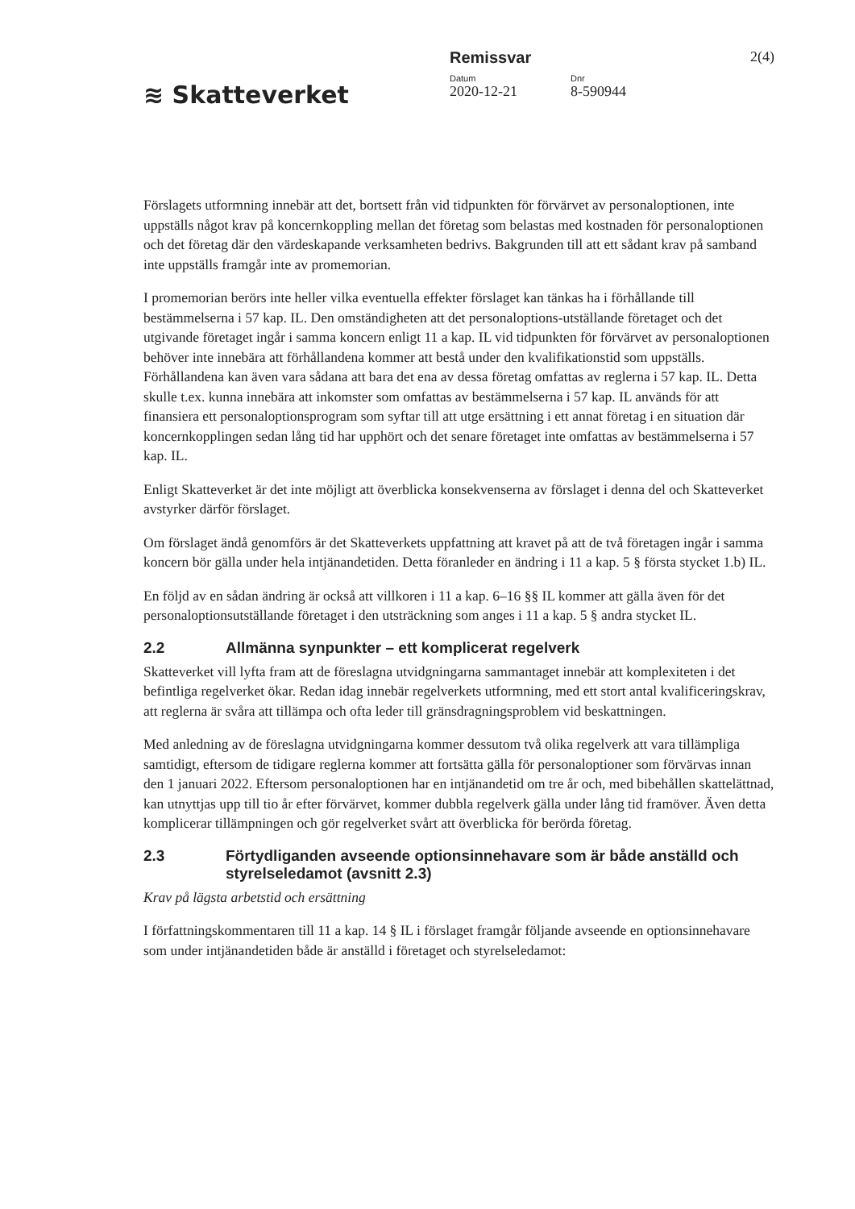≋ Skatteverket
Remissvar
Datum
2020-12-21
Dnr
8-590944
2(4)
Förslagets utformning innebär att det, bortsett från vid tidpunkten för förvärvet av personaloptionen, inte uppställs något krav på koncernkoppling mellan det företag som belastas med kostnaden för personaloptionen och det företag där den värdeskapande verksamheten bedrivs. Bakgrunden till att ett sådant krav på samband inte uppställs framgår inte av promemorian.
I promemorian berörs inte heller vilka eventuella effekter förslaget kan tänkas ha i förhållande till bestämmelserna i 57 kap. IL. Den omständigheten att det personaloptions-utställande företaget och det utgivande företaget ingår i samma koncern enligt 11 a kap. IL vid tidpunkten för förvärvet av personaloptionen behöver inte innebära att förhållandena kommer att bestå under den kvalifikationstid som uppställs. Förhållandena kan även vara sådana att bara det ena av dessa företag omfattas av reglerna i 57 kap. IL. Detta skulle t.ex. kunna innebära att inkomster som omfattas av bestämmelserna i 57 kap. IL används för att finansiera ett personaloptionsprogram som syftar till att utge ersättning i ett annat företag i en situation där koncernkopplingen sedan lång tid har upphört och det senare företaget inte omfattas av bestämmelserna i 57 kap. IL.
Enligt Skatteverket är det inte möjligt att överblicka konsekvenserna av förslaget i denna del och Skatteverket avstyrker därför förslaget.
Om förslaget ändå genomförs är det Skatteverkets uppfattning att kravet på att de två företagen ingår i samma koncern bör gälla under hela intjänandetiden. Detta föranleder en ändring i 11 a kap. 5 § första stycket 1.b) IL.
En följd av en sådan ändring är också att villkoren i 11 a kap. 6–16 §§ IL kommer att gälla även för det personaloptionsutställande företaget i den utsträckning som anges i 11 a kap. 5 § andra stycket IL.
2.2 Allmänna synpunkter – ett komplicerat regelverk
Skatteverket vill lyfta fram att de föreslagna utvidgningarna sammantaget innebär att komplexiteten i det befintliga regelverket ökar. Redan idag innebär regelverkets utformning, med ett stort antal kvalificeringskrav, att reglerna är svåra att tillämpa och ofta leder till gränsdragningsproblem vid beskattningen.
Med anledning av de föreslagna utvidgningarna kommer dessutom två olika regelverk att vara tillämpliga samtidigt, eftersom de tidigare reglerna kommer att fortsätta gälla för personaloptioner som förvärvas innan den 1 januari 2022. Eftersom personaloptionen har en intjänandetid om tre år och, med bibehållen skattelättnad, kan utnyttjas upp till tio år efter förvärvet, kommer dubbla regelverk gälla under lång tid framöver. Även detta komplicerar tillämpningen och gör regelverket svårt att överblicka för berörda företag.
2.3 Förtydliganden avseende optionsinnehavare som är både anställd och styrelseledamot (avsnitt 2.3)
Krav på lägsta arbetstid och ersättning
I författningskommentaren till 11 a kap. 14 § IL i förslaget framgår följande avseende en optionsinnehavare som under intjänandetiden både är anställd i företaget och styrelseledamot: